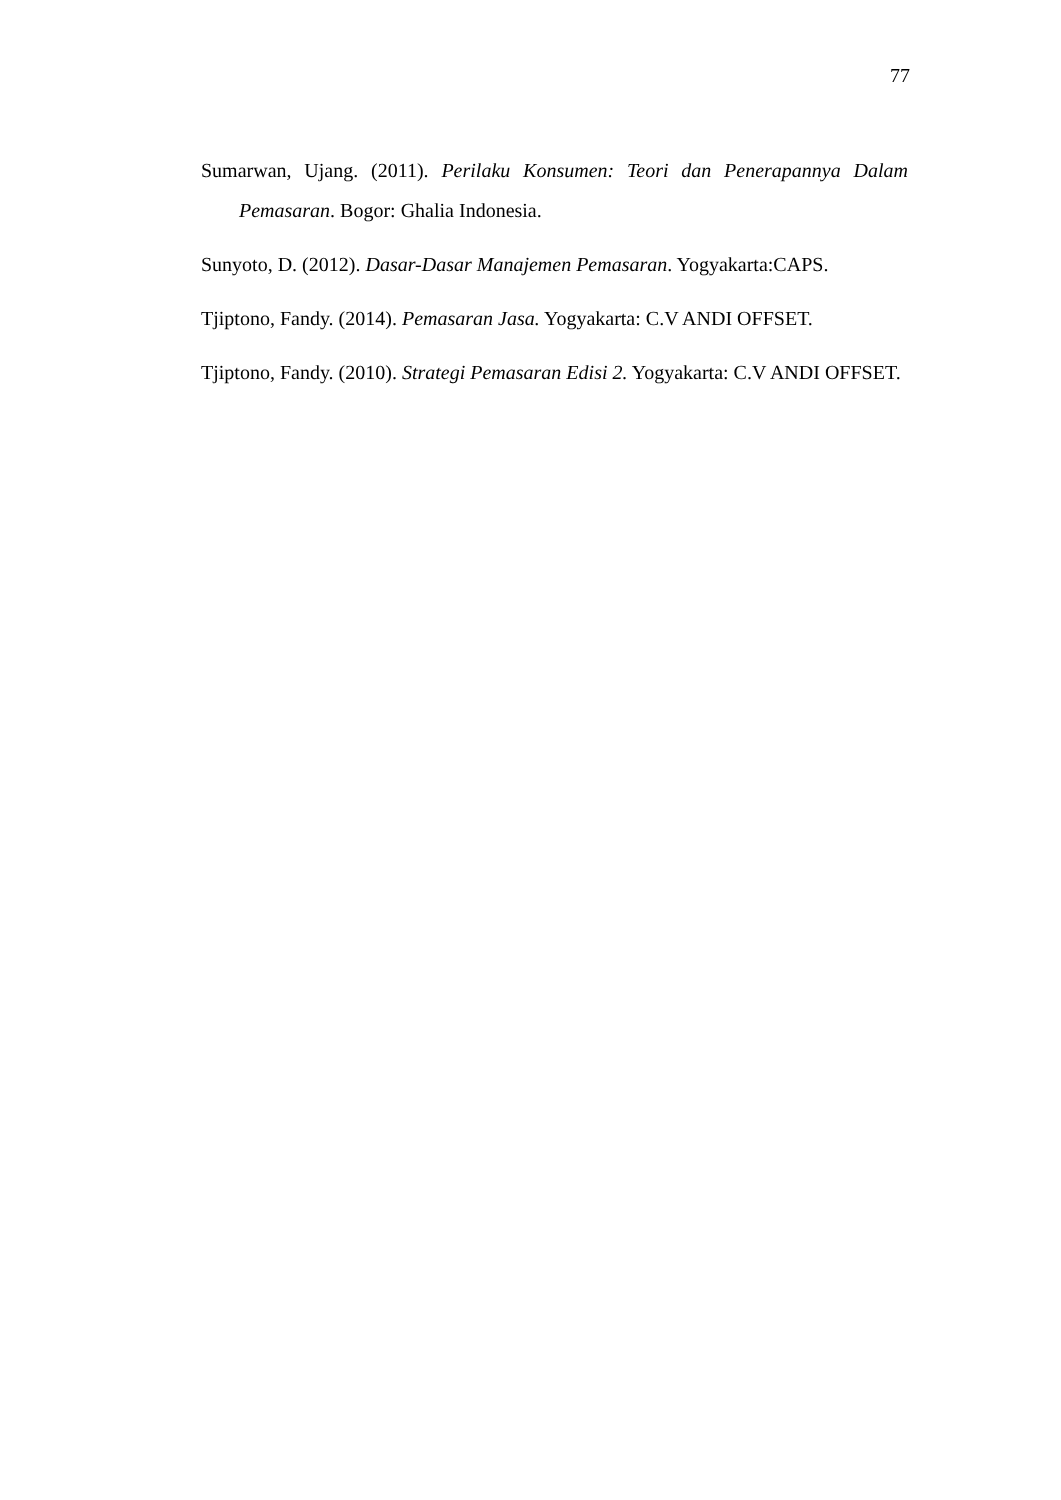77
Sumarwan, Ujang. (2011). Perilaku Konsumen: Teori dan Penerapannya Dalam Pemasaran. Bogor: Ghalia Indonesia.
Sunyoto, D. (2012). Dasar-Dasar Manajemen Pemasaran. Yogyakarta:CAPS.
Tjiptono, Fandy. (2014). Pemasaran Jasa. Yogyakarta: C.V ANDI OFFSET.
Tjiptono, Fandy. (2010). Strategi Pemasaran Edisi 2. Yogyakarta: C.V ANDI OFFSET.